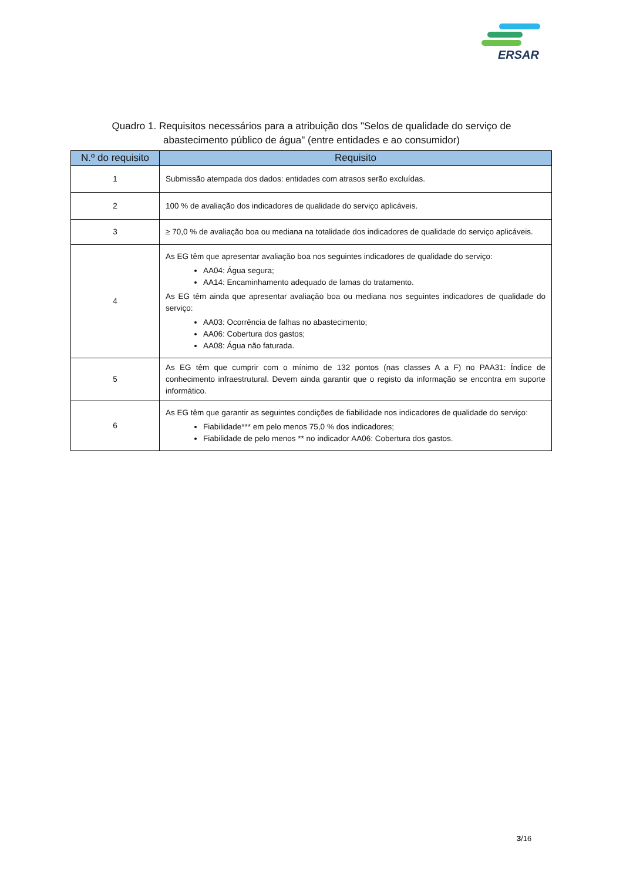ERSAR
Quadro 1. Requisitos necessários para a atribuição dos "Selos de qualidade do serviço de
abastecimento público de água" (entre entidades e ao consumidor)
| N.º do requisito | Requisito |
| --- | --- |
| 1 | Submissão atempada dos dados: entidades com atrasos serão excluídas. |
| 2 | 100 % de avaliação dos indicadores de qualidade do serviço aplicáveis. |
| 3 | ≥ 70,0 % de avaliação boa ou mediana na totalidade dos indicadores de qualidade do serviço aplicáveis. |
| 4 | As EG têm que apresentar avaliação boa nos seguintes indicadores de qualidade do serviço: AA04: Água segura; AA14: Encaminhamento adequado de lamas do tratamento. As EG têm ainda que apresentar avaliação boa ou mediana nos seguintes indicadores de qualidade do serviço: AA03: Ocorrência de falhas no abastecimento; AA06: Cobertura dos gastos; AA08: Água não faturada. |
| 5 | As EG têm que cumprir com o mínimo de 132 pontos (nas classes A a F) no PAA31: Índice de conhecimento infraestrutural. Devem ainda garantir que o registo da informação se encontra em suporte informático. |
| 6 | As EG têm que garantir as seguintes condições de fiabilidade nos indicadores de qualidade do serviço: Fiabilidade*** em pelo menos 75,0 % dos indicadores; Fiabilidade de pelo menos ** no indicador AA06: Cobertura dos gastos. |
3/16